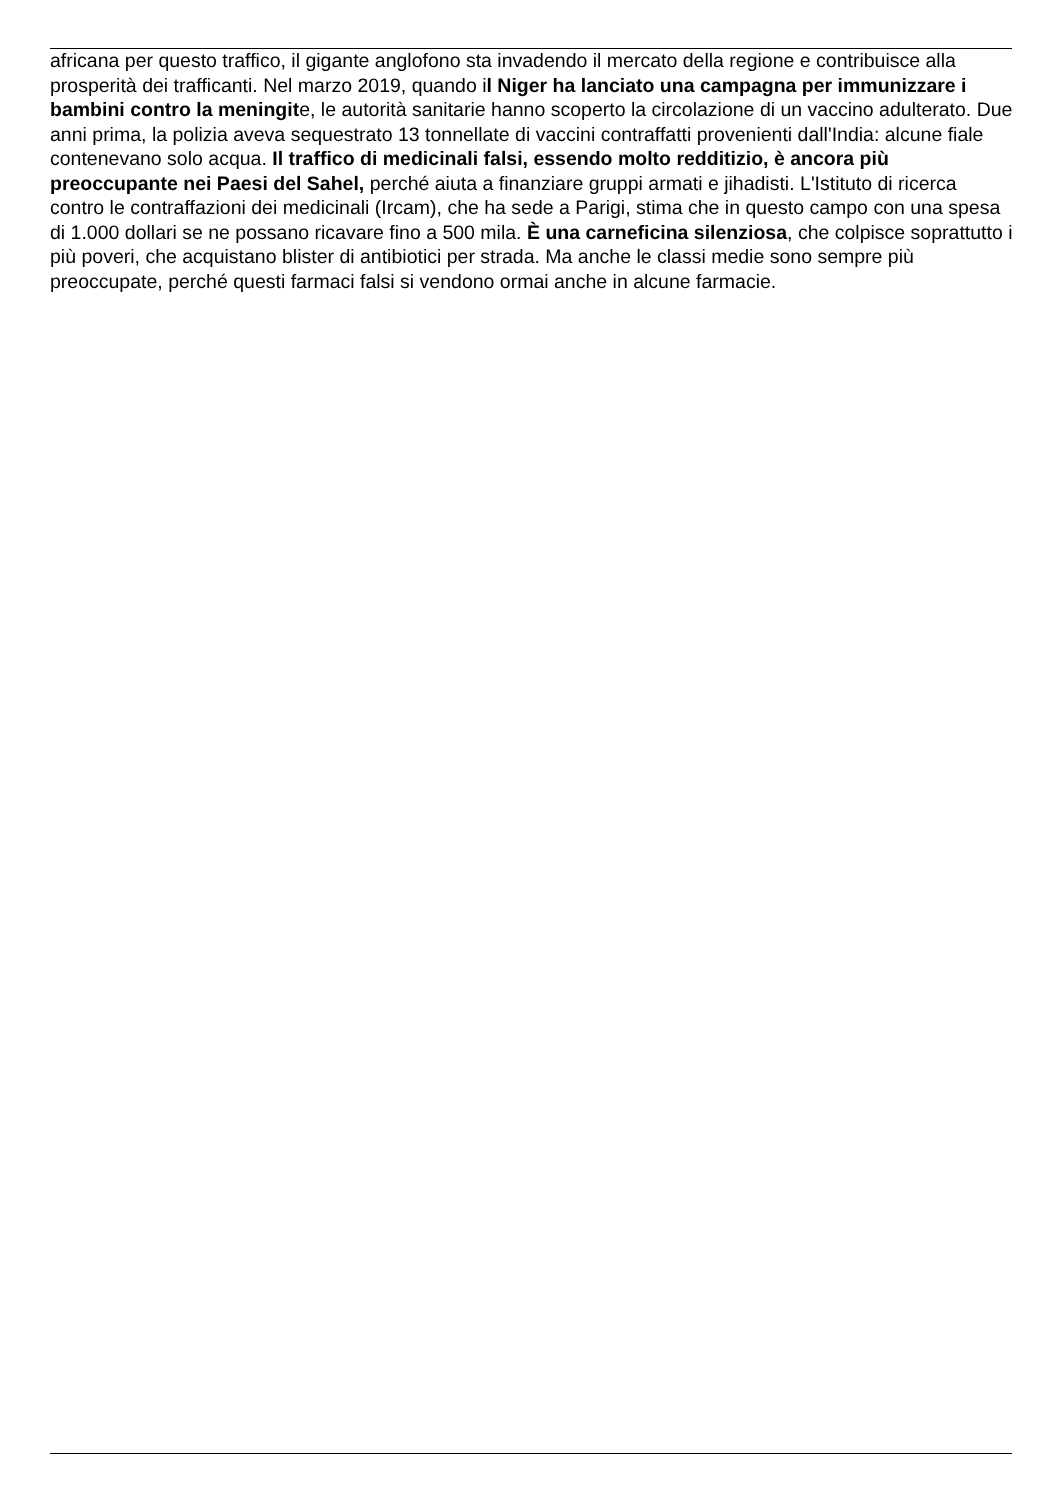africana per questo traffico, il gigante anglofono sta invadendo il mercato della regione e contribuisce alla prosperità dei trafficanti. Nel marzo 2019, quando il Niger ha lanciato una campagna per immunizzare i bambini contro la meningite, le autorità sanitarie hanno scoperto la circolazione di un vaccino adulterato. Due anni prima, la polizia aveva sequestrato 13 tonnellate di vaccini contraffatti provenienti dall'India: alcune fiale contenevano solo acqua. Il traffico di medicinali falsi, essendo molto redditizio, è ancora più preoccupante nei Paesi del Sahel, perché aiuta a finanziare gruppi armati e jihadisti. L'Istituto di ricerca contro le contraffazioni dei medicinali (Ircam), che ha sede a Parigi, stima che in questo campo con una spesa di 1.000 dollari se ne possano ricavare fino a 500 mila. È una carneficina silenziosa, che colpisce soprattutto i più poveri, che acquistano blister di antibiotici per strada. Ma anche le classi medie sono sempre più preoccupate, perché questi farmaci falsi si vendono ormai anche in alcune farmacie.